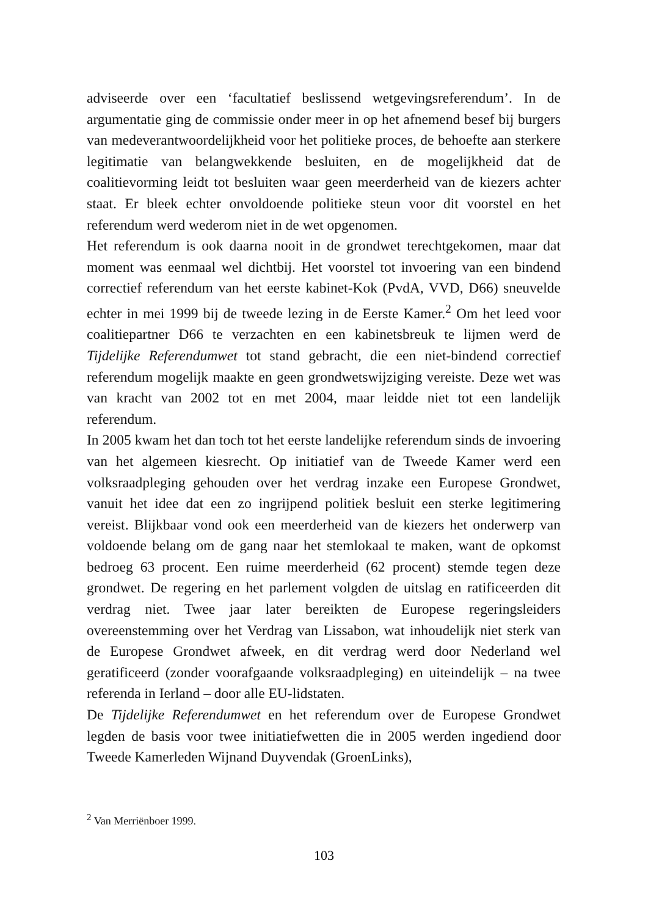adviseerde over een ‘facultatief beslissend wetgevingsreferendum’. In de argumentatie ging de commissie onder meer in op het afnemend besef bij burgers van medeverantwoordelijkheid voor het politieke proces, de behoefte aan sterkere legitimatie van belangwekkende besluiten, en de mogelijkheid dat de coalitievorming leidt tot besluiten waar geen meerderheid van de kiezers achter staat. Er bleek echter onvoldoende politieke steun voor dit voorstel en het referendum werd wederom niet in de wet opgenomen.
Het referendum is ook daarna nooit in de grondwet terechtgekomen, maar dat moment was eenmaal wel dichtbij. Het voorstel tot invoering van een bindend correctief referendum van het eerste kabinet-Kok (PvdA, VVD, D66) sneuvelde echter in mei 1999 bij de tweede lezing in de Eerste Kamer.<sup>2</sup> Om het leed voor coalitiepartner D66 te verzachten en een kabinetsbreuk te lijmen werd de Tijdelijke Referendumwet tot stand gebracht, die een niet-bindend correctief referendum mogelijk maakte en geen grondwetswijziging vereiste. Deze wet was van kracht van 2002 tot en met 2004, maar leidde niet tot een landelijk referendum.
In 2005 kwam het dan toch tot het eerste landelijke referendum sinds de invoering van het algemeen kiesrecht. Op initiatief van de Tweede Kamer werd een volksraadpleging gehouden over het verdrag inzake een Europese Grondwet, vanuit het idee dat een zo ingrijpend politiek besluit een sterke legitimering vereist. Blijkbaar vond ook een meerderheid van de kiezers het onderwerp van voldoende belang om de gang naar het stemlokaal te maken, want de opkomst bedroeg 63 procent. Een ruime meerderheid (62 procent) stemde tegen deze grondwet. De regering en het parlement volgden de uitslag en ratificeerden dit verdrag niet. Twee jaar later bereikten de Europese regeringsleiders overeenstemming over het Verdrag van Lissabon, wat inhoudelijk niet sterk van de Europese Grondwet afweek, en dit verdrag werd door Nederland wel geratificeerd (zonder voorafgaande volksraadpleging) en uiteindelijk – na twee referenda in Ierland – door alle EU-lidstaten.
De Tijdelijke Referendumwet en het referendum over de Europese Grondwet legden de basis voor twee initiatiefwetten die in 2005 werden ingediend door Tweede Kamerleden Wijnand Duyvendak (GroenLinks),
<sup>2</sup> Van Merriënboer 1999.
103